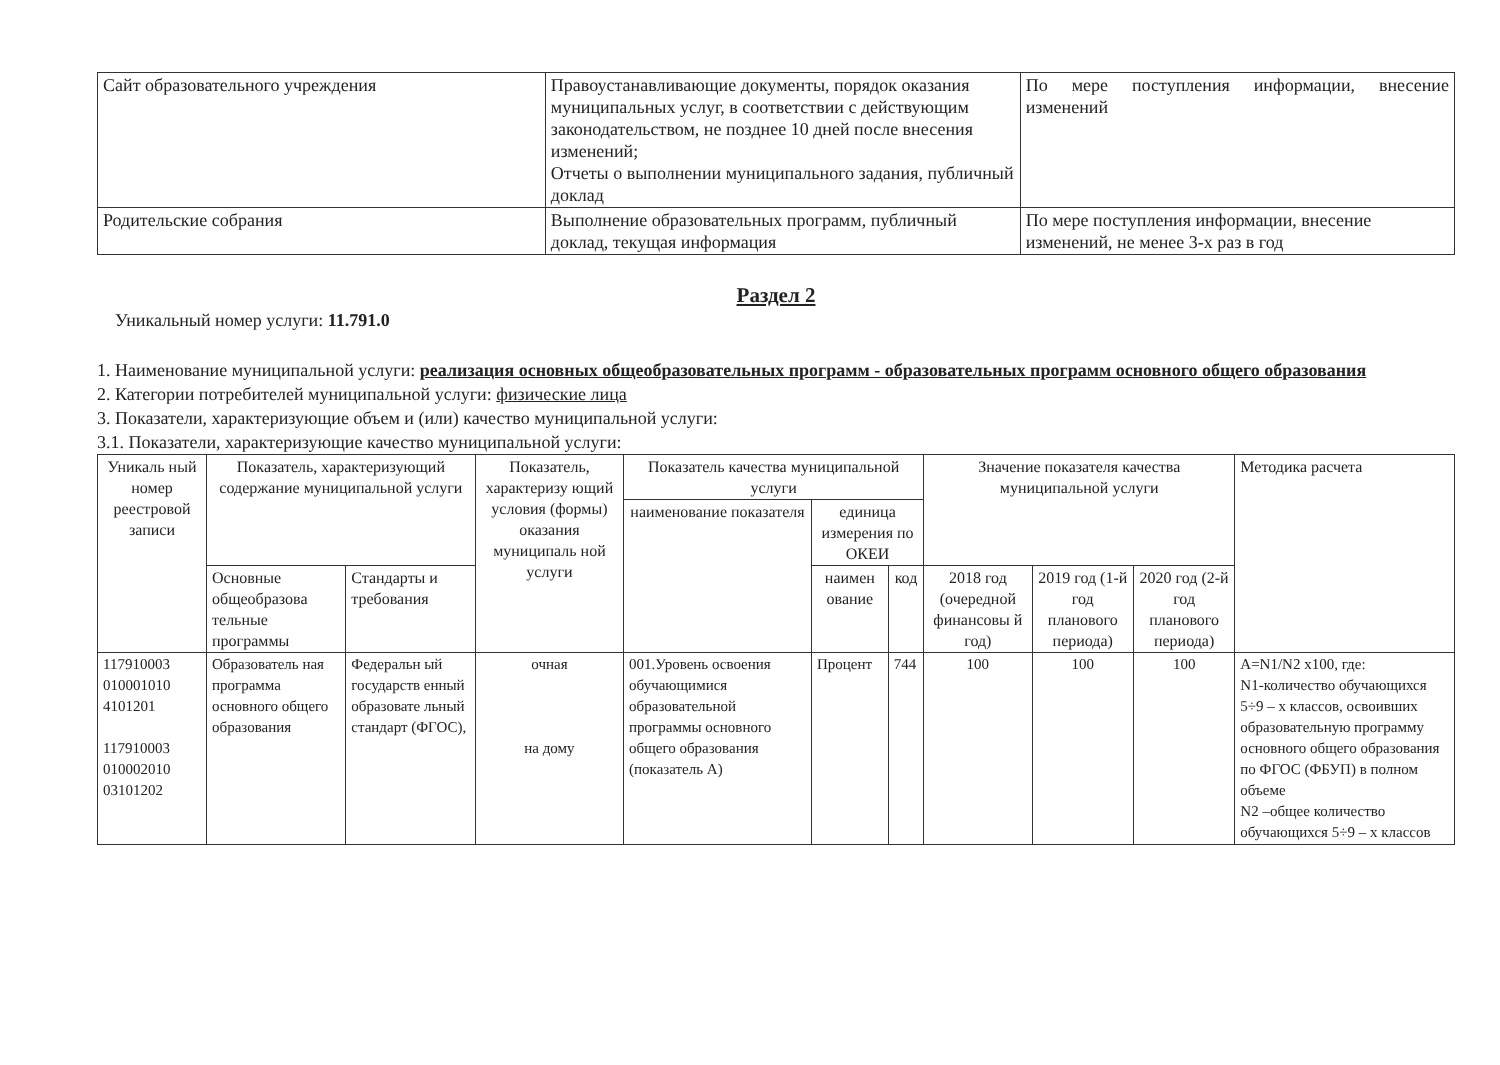| Сайт образовательного учреждения | Правоустанавливающие документы, порядок оказания муниципальных услуг, в соответствии с действующим законодательством, не позднее 10 дней после внесения изменений; Отчеты о выполнении муниципального задания, публичный доклад | По мере поступления информации, внесение изменений |
| Родительские собрания | Выполнение образовательных программ, публичный доклад, текущая информация | По мере поступления информации, внесение изменений, не менее 3-х раз в год |
Раздел 2
Уникальный номер услуги: 11.791.0
1. Наименование муниципальной услуги: реализация основных общеобразовательных программ - образовательных программ основного общего образования
2. Категории потребителей муниципальной услуги: физические лица
3. Показатели, характеризующие объем и (или) качество муниципальной услуги:
3.1. Показатели, характеризующие качество муниципальной услуги:
| Уникаль ный номер реестровой записи | Показатель, характеризующий содержание муниципальной услуги | | Показатель, характеризу ющий условия (формы) оказания муниципаль ной услуги | Показатель качества муниципальной услуги | | | Значение показателя качества муниципальной услуги | | | Методика расчета |
| --- | --- | --- | --- | --- | --- | --- | --- | --- | --- | --- |
| | | | | наименование показателя | единица измерения по ОКЕИ | | | | | |
| | Основные общеобразова тельные программы | Стандарты и требования | | | наимен ование | код | 2018 год (очередной финансовы й год) | 2019 год (1-й год планового периода) | 2020 год (2-й год планового периода) | |
| 117910003 010001010 4101201 117910003 010002010 03101202 | Образователь ная программа основного общего образования | Федеральн ый государств енный образовате льный стандарт (ФГОС), | очная на дому | 001.Уровень освоения обучающимися образовательной программы основного общего образования (показатель А) | Процент | 744 | 100 | 100 | 100 | А=N1/N2 x100, где: N1-количество обучающихся 5÷9 – х классов, освоивших образовательную программу основного общего образования по ФГОС (ФБУП) в полном объеме N2 –общее количество обучающихся 5÷9 – х классов |